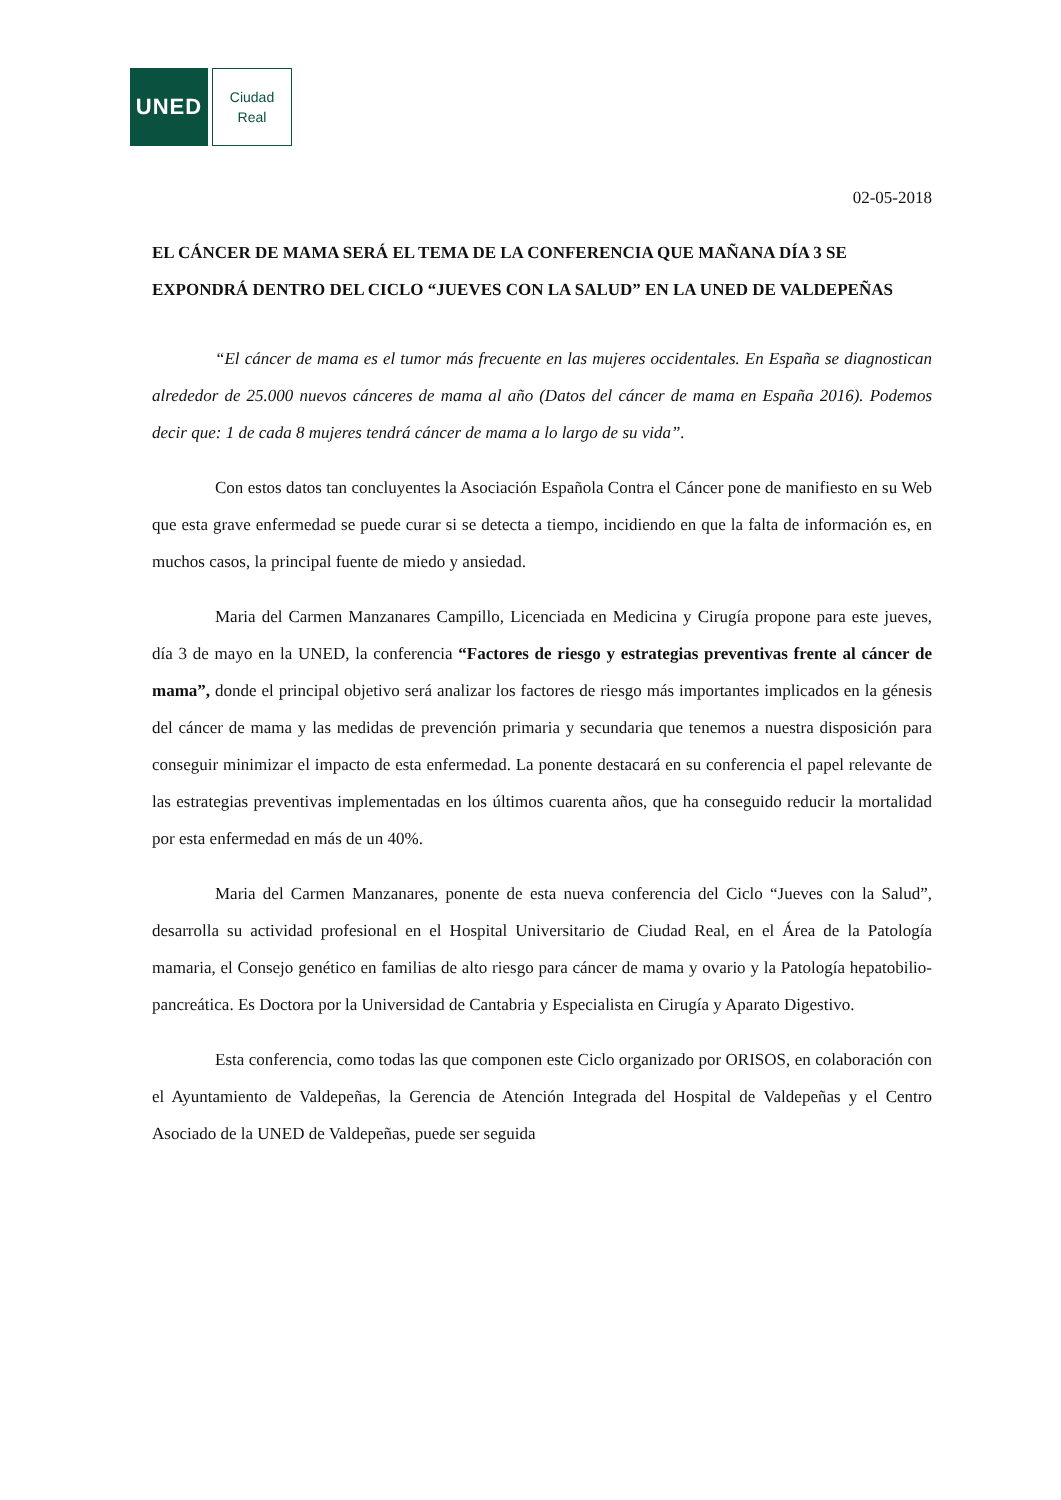UNED
Ciudad
Real
02-05-2018
EL CÁNCER DE MAMA SERÁ EL TEMA DE LA CONFERENCIA QUE MAÑANA DÍA 3 SE EXPONDRÁ DENTRO DEL CICLO “JUEVES CON LA SALUD” EN LA UNED DE VALDEPEÑAS
“El cáncer de mama es el tumor más frecuente en las mujeres occidentales. En España se diagnostican alrededor de 25.000 nuevos cánceres de mama al año (Datos del cáncer de mama en España 2016). Podemos decir que: 1 de cada 8 mujeres tendrá cáncer de mama a lo largo de su vida”.
Con estos datos tan concluyentes la Asociación Española Contra el Cáncer pone de manifiesto en su Web que esta grave enfermedad se puede curar si se detecta a tiempo, incidiendo en que la falta de información es, en muchos casos, la principal fuente de miedo y ansiedad.
Maria del Carmen Manzanares Campillo, Licenciada en Medicina y Cirugía propone para este jueves, día 3 de mayo en la UNED, la conferencia “Factores de riesgo y estrategias preventivas frente al cáncer de mama”, donde el principal objetivo será analizar los factores de riesgo más importantes implicados en la génesis del cáncer de mama y las medidas de prevención primaria y secundaria que tenemos a nuestra disposición para conseguir minimizar el impacto de esta enfermedad. La ponente destacará en su conferencia el papel relevante de las estrategias preventivas implementadas en los últimos cuarenta años, que ha conseguido reducir la mortalidad por esta enfermedad en más de un 40%.
Maria del Carmen Manzanares, ponente de esta nueva conferencia del Ciclo “Jueves con la Salud”, desarrolla su actividad profesional en el Hospital Universitario de Ciudad Real, en el Área de la Patología mamaria, el Consejo genético en familias de alto riesgo para cáncer de mama y ovario y la Patología hepatobilio-pancreática. Es Doctora por la Universidad de Cantabria y Especialista en Cirugía y Aparato Digestivo.
Esta conferencia, como todas las que componen este Ciclo organizado por ORISOS, en colaboración con el Ayuntamiento de Valdepeñas, la Gerencia de Atención Integrada del Hospital de Valdepeñas y el Centro Asociado de la UNED de Valdepeñas, puede ser seguida